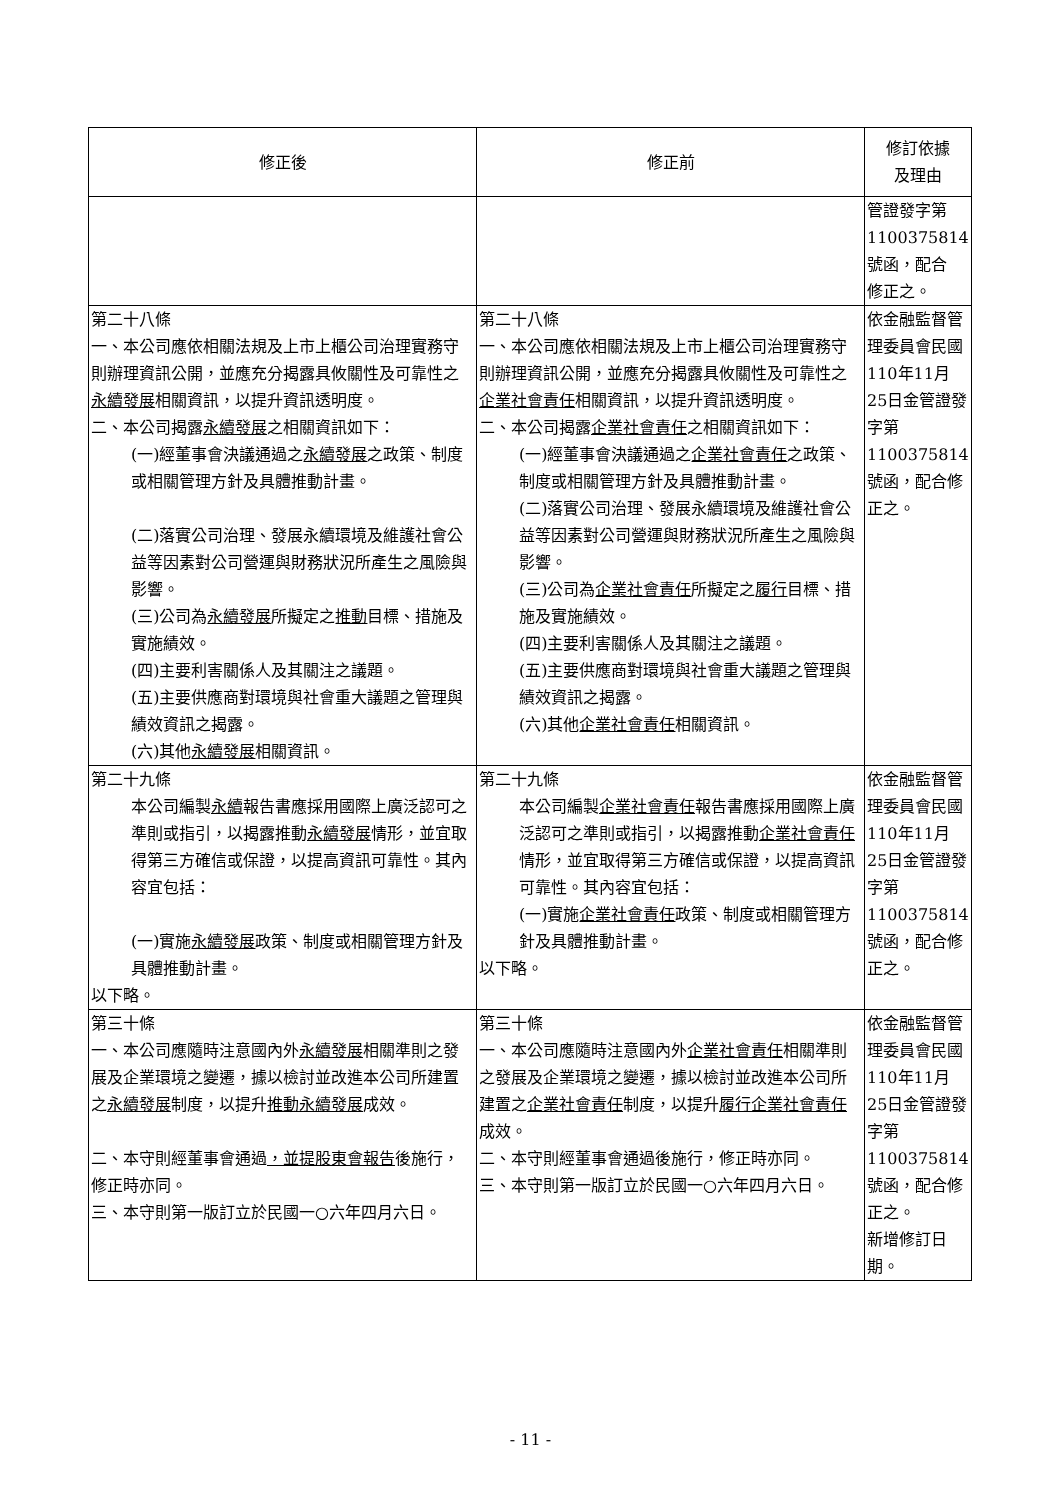| 修正後 | 修正前 | 修訂依據 及理由 |
| --- | --- | --- |
| | | 管證發字第 1100375814 號函，配合 修正之。 |
| 第二十八條 一、本公司應依相關法規及上市上櫃公司治理實務守則辦理資訊公開，並應充分揭露具攸關性及可靠性之 永續發展 相關資訊，以提升資訊透明度。 二、本公司揭露 永續發展 之相關資訊如下： (一)經董事會決議通過之 永續發展 之政策、制度或相關管理方針及具體推動計畫。 (二)落實公司治理、發展永續環境及維護社會公益等因素對公司營運與財務狀況所產生之風險與影響。 (三)公司為 永續發展 所擬定之 推動 目標、措施及實施績效。 (四)主要利害關係人及其關注之議題。 (五)主要供應商對環境與社會重大議題之管理與績效資訊之揭露。 (六)其他 永續發展 相關資訊。 | 第二十八條 一、本公司應依相關法規及上市上櫃公司治理實務守則辦理資訊公開，並應充分揭露具攸關性及可靠性之 企業社會責任 相關資訊，以提升資訊透明度。 二、本公司揭露 企業社會責任 之相關資訊如下： (一)經董事會決議通過之 企業社會責任 之政策、制度或相關管理方針及具體推動計畫。 (二)落實公司治理、發展永續環境及維護社會公益等因素對公司營運與財務狀況所產生之風險與影響。 (三)公司為 企業社會責任 所擬定之 履行 目標、措施及實施績效。 (四)主要利害關係人及其關注之議題。 (五)主要供應商對環境與社會重大議題之管理與績效資訊之揭露。 (六)其他 企業社會責任 相關資訊。 | 依金融監督管理委員會民國110年11月25日金管證發字第1100375814號函，配合修正之。 |
| 第二十九條 本公司編製 永續 報告書應採用國際上廣泛認可之準則或指引，以揭露推動 永續發展 情形，並宜取得第三方確信或保證，以提高資訊可靠性。其內容宜包括： (一)實施 永續發展 政策、制度或相關管理方針及具體推動計畫。 以下略。 | 第二十九條 本公司編製 企業社會責任 報告書應採用國際上廣泛認可之準則或指引，以揭露推動 企業社會責任 情形，並宜取得第三方確信或保證，以提高資訊可靠性。其內容宜包括： (一)實施 企業社會責任 政策、制度或相關管理方針及具體推動計畫。 以下略。 | 依金融監督管理委員會民國110年11月25日金管證發字第1100375814號函，配合修正之。 |
| 第三十條 一、本公司應隨時注意國內外 永續發展 相關準則之發展及企業環境之變遷，據以檢討並改進本公司所建置之 永續發展 制度，以提升 推動永續發展 成效。 二、本守則經董事會通過 ，並提股東會報告 後施行，修正時亦同。 三、本守則第一版訂立於民國一○六年四月六日。 | 第三十條 一、本公司應隨時注意國內外 企業社會責任 相關準則之發展及企業環境之變遷，據以檢討並改進本公司所建置之 企業社會責任 制度，以提升 履行企業社會責任 成效。 二、本守則經董事會通過後施行，修正時亦同。 三、本守則第一版訂立於民國一○六年四月六日。 | 依金融監督管理委員會民國110年11月25日金管證發字第1100375814號函，配合修正之。 新增修訂日期。 |
- 11 -